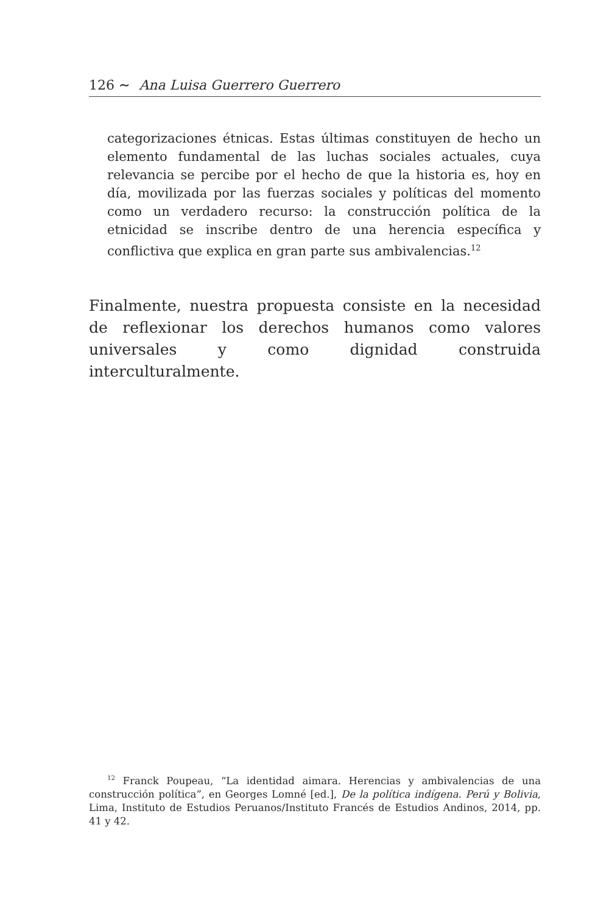126 ∼ Ana Luisa Guerrero Guerrero
categorizaciones étnicas. Estas últimas constituyen de hecho un elemento fundamental de las luchas sociales actuales, cuya relevancia se percibe por el hecho de que la historia es, hoy en día, movilizada por las fuerzas sociales y políticas del momento como un verdadero recurso: la construcción política de la etnicidad se inscribe dentro de una herencia específica y conflictiva que explica en gran parte sus ambivalencias.<sup>12</sup>
Finalmente, nuestra propuesta consiste en la necesidad de reflexionar los derechos humanos como valores universales y como dignidad construida interculturalmente.
<sup>12</sup> Franck Poupeau, “La identidad aimara. Herencias y ambivalencias de una construcción política”, en Georges Lomné [ed.], De la política indígena. Perú y Bolivia, Lima, Instituto de Estudios Peruanos/Instituto Francés de Estudios Andinos, 2014, pp. 41 y 42.